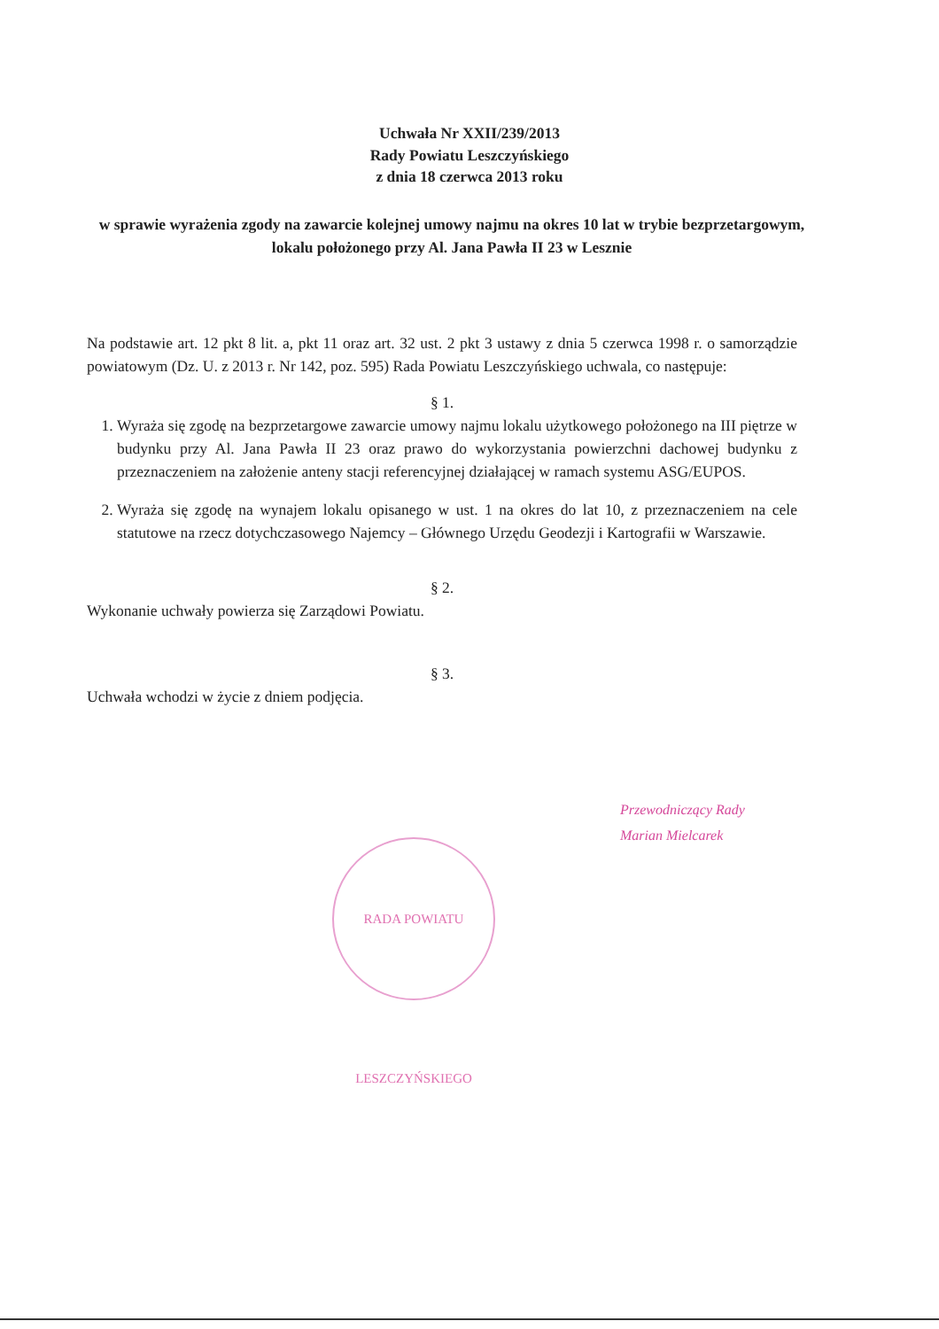Uchwała Nr XXII/239/2013
Rady Powiatu Leszczyńskiego
z dnia 18 czerwca 2013 roku
w sprawie wyrażenia zgody na zawarcie kolejnej umowy najmu na okres 10 lat w trybie bezprzetargowym, lokalu położonego przy Al. Jana Pawła II 23 w Lesznie
Na podstawie art. 12 pkt 8 lit. a, pkt 11 oraz art. 32 ust. 2 pkt 3 ustawy z dnia 5 czerwca 1998 r. o samorządzie powiatowym (Dz. U. z 2013 r. Nr 142, poz. 595) Rada Powiatu Leszczyńskiego uchwala, co następuje:
§ 1.
1. Wyraża się zgodę na bezprzetargowe zawarcie umowy najmu lokalu użytkowego położonego na III piętrze w budynku przy Al. Jana Pawła II 23 oraz prawo do wykorzystania powierzchni dachowej budynku z przeznaczeniem na założenie anteny stacji referencyjnej działającej w ramach systemu ASG/EUPOS.
2. Wyraża się zgodę na wynajem lokalu opisanego w ust. 1 na okres do lat 10, z przeznaczeniem na cele statutowe na rzecz dotychczasowego Najemcy – Głównego Urzędu Geodezji i Kartografii w Warszawie.
§ 2.
Wykonanie uchwały powierza się Zarządowi Powiatu.
§ 3.
Uchwała wchodzi w życie z dniem podjęcia.
Przewodniczący Rady
Marian Mielcarek
RADA POWIATU LESZCZYŃSKIEGO